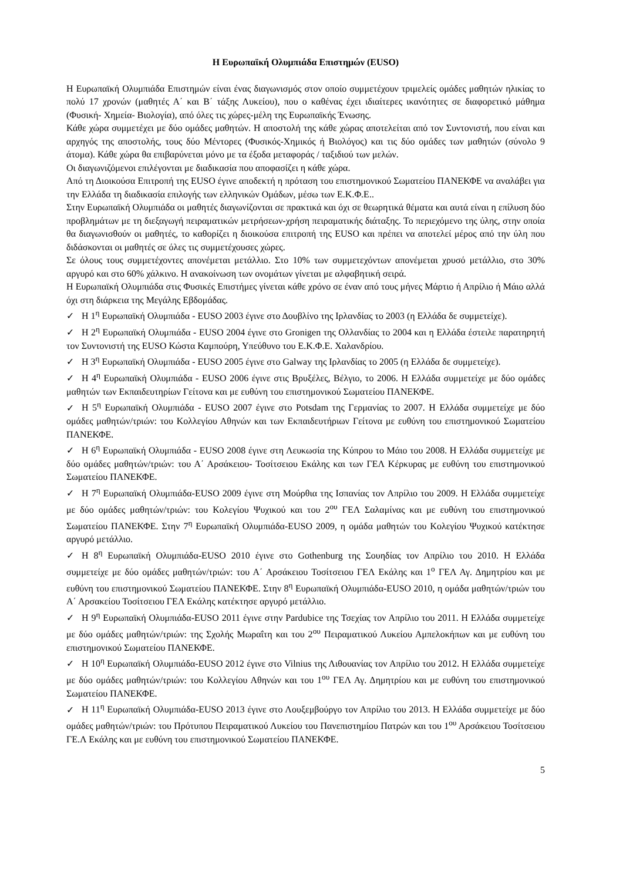Η Ευρωπαϊκή Ολυμπιάδα Επιστημών (EUSO)
Η Ευρωπαϊκή Ολυμπιάδα Επιστημών είναι ένας διαγωνισμός στον οποίο συμμετέχουν τριμελείς ομάδες μαθητών ηλικίας το πολύ 17 χρονών (μαθητές Α΄ και Β΄ τάξης Λυκείου), που ο καθένας έχει ιδιαίτερες ικανότητες σε διαφορετικό μάθημα (Φυσική- Χημεία- Βιολογία), από όλες τις χώρες-μέλη της Ευρωπαϊκής Ένωσης.
Κάθε χώρα συμμετέχει με δύο ομάδες μαθητών. Η αποστολή της κάθε χώρας αποτελείται από τον Συντονιστή, που είναι και αρχηγός της αποστολής, τους δύο Μέντορες (Φυσικός-Χημικός ή Βιολόγος) και τις δύο ομάδες των μαθητών (σύνολο 9 άτομα). Κάθε χώρα θα επιβαρύνεται μόνο με τα έξοδα μεταφοράς / ταξιδιού των μελών.
Οι διαγωνιζόμενοι επιλέγονται με διαδικασία που αποφασίζει η κάθε χώρα.
Από τη Διοικούσα Επιτροπή της EUSO έγινε αποδεκτή η πρόταση του επιστημονικού Σωματείου ΠΑΝΕΚΦΕ να αναλάβει για την Ελλάδα τη διαδικασία επιλογής των ελληνικών Ομάδων, μέσω των Ε.Κ.Φ.Ε..
Στην Ευρωπαϊκή Ολυμπιάδα οι μαθητές διαγωνίζονται σε πρακτικά και όχι σε θεωρητικά θέματα και αυτά είναι η επίλυση δύο προβλημάτων με τη διεξαγωγή πειραματικών μετρήσεων-χρήση πειραματικής διάταξης. Το περιεχόμενο της ύλης, στην οποία θα διαγωνισθούν οι μαθητές, το καθορίζει η διοικούσα επιτροπή της EUSO και πρέπει να αποτελεί μέρος από την ύλη που διδάσκονται οι μαθητές σε όλες τις συμμετέχουσες χώρες.
Σε όλους τους συμμετέχοντες απονέμεται μετάλλιο. Στο 10% των συμμετεχόντων απονέμεται χρυσό μετάλλιο, στο 30% αργυρό και στο 60% χάλκινο. Η ανακοίνωση των ονομάτων γίνεται με αλφαβητική σειρά.
Η Ευρωπαϊκή Ολυμπιάδα στις Φυσικές Επιστήμες γίνεται κάθε χρόνο σε έναν από τους μήνες Μάρτιο ή Απρίλιο ή Μάιο αλλά όχι στη διάρκεια της Μεγάλης Εβδομάδας.
✓ Η 1<sup>η</sup> Ευρωπαϊκή Ολυμπιάδα - EUSO 2003 έγινε στο Δουβλίνο της Ιρλανδίας το 2003 (η Ελλάδα δε συμμετείχε).
✓ Η 2<sup>η</sup> Ευρωπαϊκή Ολυμπιάδα - EUSO 2004 έγινε στο Gronigen της Ολλανδίας το 2004 και η Ελλάδα έστειλε παρατηρητή τον Συντονιστή της EUSO Κώστα Καμπούρη, Υπεύθυνο του Ε.Κ.Φ.Ε. Χαλανδρίου.
✓ Η 3<sup>η</sup> Ευρωπαϊκή Ολυμπιάδα - EUSO 2005 έγινε στο Galway της Ιρλανδίας το 2005 (η Ελλάδα δε συμμετείχε).
✓ Η 4<sup>η</sup> Ευρωπαϊκή Ολυμπιάδα - EUSO 2006 έγινε στις Βρυξέλες, Βέλγιο, το 2006. Η Ελλάδα συμμετείχε με δύο ομάδες μαθητών των Εκπαιδευτηρίων Γείτονα και με ευθύνη του επιστημονικού Σωματείου ΠΑΝΕΚΦΕ.
✓ Η 5<sup>η</sup> Ευρωπαϊκή Ολυμπιάδα - EUSO 2007 έγινε στο Potsdam της Γερμανίας το 2007. Η Ελλάδα συμμετείχε με δύο ομάδες μαθητών/τριών: του Κολλεγίου Αθηνών και των Εκπαιδευτήριων Γείτονα με ευθύνη του επιστημονικού Σωματείου ΠΑΝΕΚΦΕ.
✓ Η 6<sup>η</sup> Ευρωπαϊκή Ολυμπιάδα - EUSO 2008 έγινε στη Λευκωσία της Κύπρου το Μάιο του 2008. Η Ελλάδα συμμετείχε με δύο ομάδες μαθητών/τριών: του Α΄ Αρσάκειου- Τοσίτσειου Εκάλης και των ΓΕΛ Κέρκυρας με ευθύνη του επιστημονικού Σωματείου ΠΑΝΕΚΦΕ.
✓ Η 7<sup>η</sup> Ευρωπαϊκή Ολυμπιάδα-EUSO 2009 έγινε στη Μούρθια της Ισπανίας τον Απρίλιο του 2009. Η Ελλάδα συμμετείχε με δύο ομάδες μαθητών/τριών: του Κολεγίου Ψυχικού και του 2<sup>ου</sup> ΓΕΛ Σαλαμίνας και με ευθύνη του επιστημονικού Σωματείου ΠΑΝΕΚΦΕ. Στην 7<sup>η</sup> Ευρωπαϊκή Ολυμπιάδα-EUSO 2009, η ομάδα μαθητών του Κολεγίου Ψυχικού κατέκτησε αργυρό μετάλλιο.
✓ Η 8<sup>η</sup> Ευρωπαϊκή Ολυμπιάδα-EUSO 2010 έγινε στο Gothenburg της Σουηδίας τον Απρίλιο του 2010. Η Ελλάδα συμμετείχε με δύο ομάδες μαθητών/τριών: του Α΄ Αρσάκειου Τοσίτσειου ΓΕΛ Εκάλης και 1<sup>ο</sup> ΓΕΛ Αγ. Δημητρίου και με ευθύνη του επιστημονικού Σωματείου ΠΑΝΕΚΦΕ. Στην 8<sup>η</sup> Ευρωπαϊκή Ολυμπιάδα-EUSO 2010, η ομάδα μαθητών/τριών του Α΄ Αρσακείου Τοσίτσειου ΓΕΛ Εκάλης κατέκτησε αργυρό μετάλλιο.
✓ Η 9<sup>η</sup> Ευρωπαϊκή Ολυμπιάδα-EUSO 2011 έγινε στην Pardubice της Τσεχίας τον Απρίλιο του 2011. Η Ελλάδα συμμετείχε με δύο ομάδες μαθητών/τριών: της Σχολής Μωραΐτη και του 2<sup>ου</sup> Πειραματικού Λυκείου Αμπελοκήπων και με ευθύνη του επιστημονικού Σωματείου ΠΑΝΕΚΦΕ.
✓ Η 10<sup>η</sup> Ευρωπαϊκή Ολυμπιάδα-EUSO 2012 έγινε στο Vilnius της Λιθουανίας τον Απρίλιο του 2012. Η Ελλάδα συμμετείχε με δύο ομάδες μαθητών/τριών: του Κολλεγίου Αθηνών και του 1<sup>ου</sup> ΓΕΛ Αγ. Δημητρίου και με ευθύνη του επιστημονικού Σωματείου ΠΑΝΕΚΦΕ.
✓ Η 11<sup>η</sup> Ευρωπαϊκή Ολυμπιάδα-EUSO 2013 έγινε στο Λουξεμβούργο τον Απρίλιο του 2013. Η Ελλάδα συμμετείχε με δύο ομάδες μαθητών/τριών: του Πρότυπου Πειραματικού Λυκείου του Πανεπιστημίου Πατρών και του 1<sup>ου</sup> Αρσάκειου Τοσίτσειου ΓΕ.Λ Εκάλης και με ευθύνη του επιστημονικού Σωματείου ΠΑΝΕΚΦΕ.
5